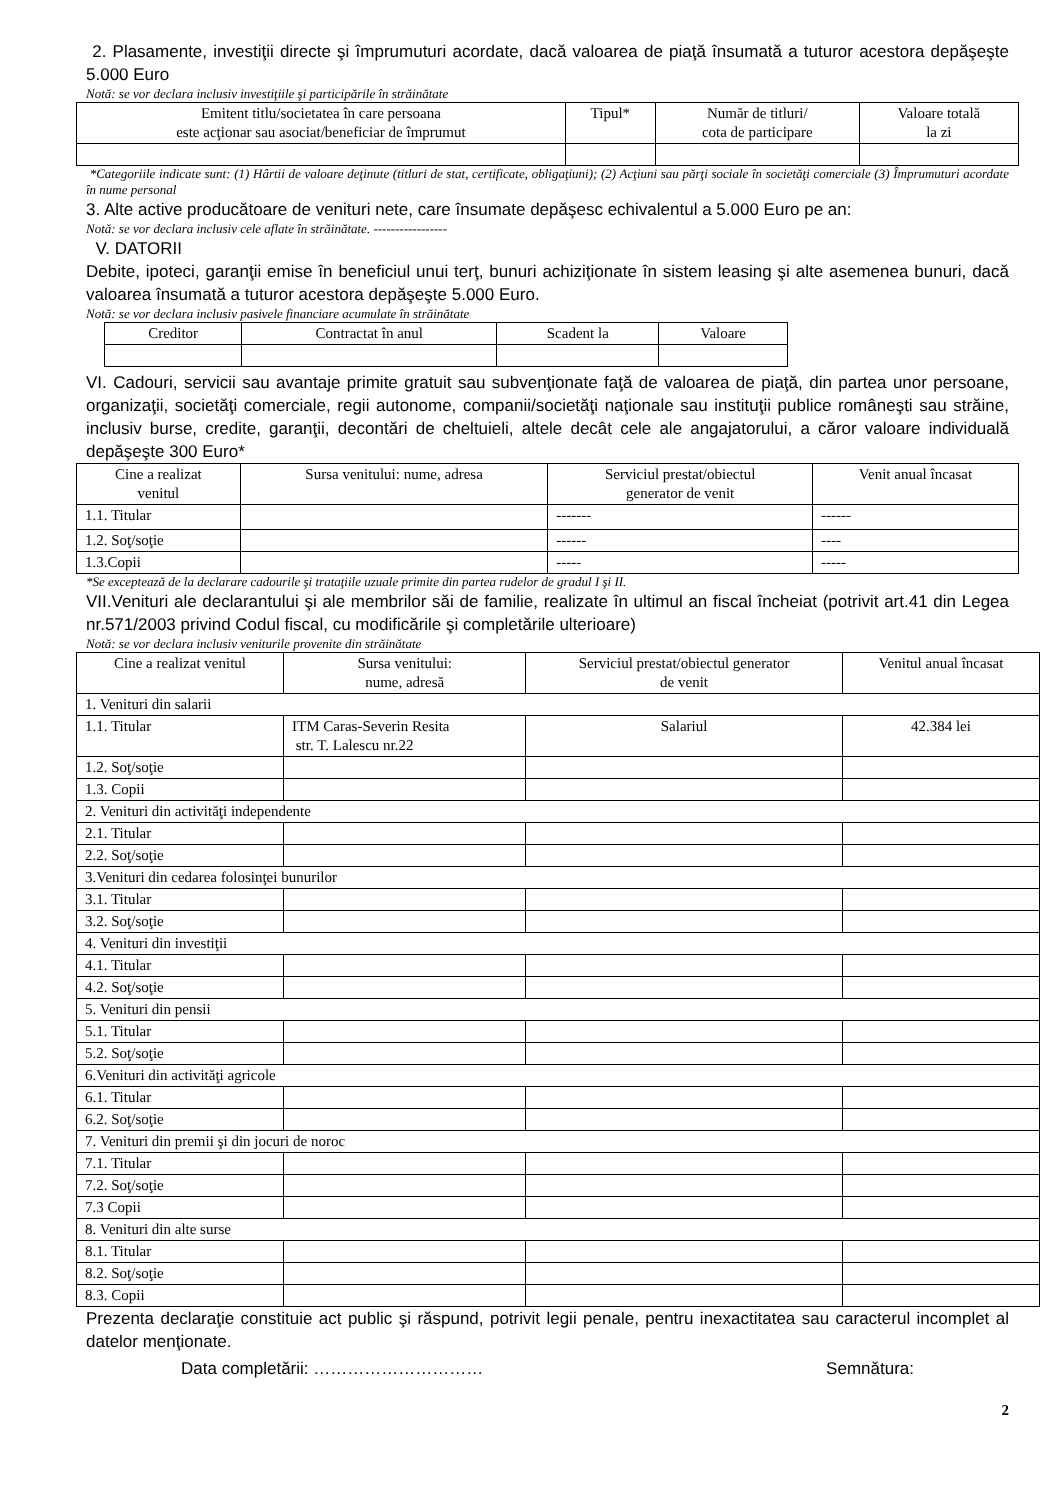2. Plasamente, investiţii directe şi împrumuturi acordate, dacă valoarea de piaţă însumată a tuturor acestora depăşeşte 5.000 Euro
Notă: se vor declara inclusiv investiţiile şi participările în străinătate
| Emitent titlu/societatea în care persoana este acţionar sau asociat/beneficiar de împrumut | Tipul* | Număr de titluri/ cota de participare | Valoare totală la zi |
| --- | --- | --- | --- |
*Categoriile indicate sunt: (1) Hârtii de valoare deţinute (titluri de stat, certificate, obligaţiuni); (2) Acţiuni sau părţi sociale în societăţi comerciale (3) Împrumuturi acordate în nume personal
3. Alte active producătoare de venituri nete, care însumate depăşesc echivalentul a 5.000 Euro pe an:
Notă: se vor declara inclusiv cele aflate în străinătate. -----------------
V. DATORII
Debite, ipoteci, garanţii emise în beneficiul unui terţ, bunuri achiziţionate în sistem leasing şi alte asemenea bunuri, dacă valoarea însumată a tuturor acestora depăşeşte 5.000 Euro.
Notă: se vor declara inclusiv pasivele financiare acumulate în străinătate
| Creditor | Contractat în anul | Scadent la | Valoare |
| --- | --- | --- | --- |
VI. Cadouri, servicii sau avantaje primite gratuit sau subvenţionate faţă de valoarea de piaţă, din partea unor persoane, organizaţii, societăţi comerciale, regii autonome, companii/societăţi naţionale sau instituţii publice româneşti sau străine, inclusiv burse, credite, garanţii, decontări de cheltuieli, altele decât cele ale angajatorului, a căror valoare individuală depăşeşte 300 Euro*
| Cine a realizat venitul | Sursa venitului: nume, adresa | Serviciul prestat/obiectul generator de venit | Venit anual încasat |
| --- | --- | --- | --- |
| 1.1. Titular | | ------- | ------ |
| 1.2. Soţ/soţie | | ------ | ---- |
| 1.3.Copii | | ----- | ----- |
*Se exceptează de la declarare cadourile şi trataţiile uzuale primite din partea rudelor de gradul I şi II.
VII.Venituri ale declarantului şi ale membrilor săi de familie, realizate în ultimul an fiscal încheiat (potrivit art.41 din Legea nr.571/2003 privind Codul fiscal, cu modificările şi completările ulterioare)
Notă: se vor declara inclusiv veniturile provenite din străinătate
| Cine a realizat venitul | Sursa venitului: nume, adresă | Serviciul prestat/obiectul generator de venit | Venitul anual încasat |
| --- | --- | --- | --- |
| 1. Venituri din salarii | | | |
| 1.1. Titular | ITM Caras-Severin Resita str. T. Lalescu nr.22 | Salariul | 42.384 lei |
| 1.2. Soţ/soţie | | | |
| 1.3. Copii | | | |
| 2. Venituri din activităţi independente | | | |
| 2.1. Titular | | | |
| 2.2. Soţ/soţie | | | |
| 3.Venituri din cedarea folosinţei bunurilor | | | |
| 3.1. Titular | | | |
| 3.2. Soţ/soţie | | | |
| 4. Venituri din investiţii | | | |
| 4.1. Titular | | | |
| 4.2. Soţ/soţie | | | |
| 5. Venituri din pensii | | | |
| 5.1. Titular | | | |
| 5.2. Soţ/soţie | | | |
| 6.Venituri din activităţi agricole | | | |
| 6.1. Titular | | | |
| 6.2. Soţ/soţie | | | |
| 7. Venituri din premii şi din jocuri de noroc | | | |
| 7.1. Titular | | | |
| 7.2. Soţ/soţie | | | |
| 7.3 Copii | | | |
| 8. Venituri din alte surse | | | |
| 8.1. Titular | | | |
| 8.2. Soţ/soţie | | | |
| 8.3. Copii | | | |
Prezenta declaraţie constituie act public şi răspund, potrivit legii penale, pentru inexactitatea sau caracterul incomplet al datelor menţionate.
Data completării: ………………………… Semnătura:
2